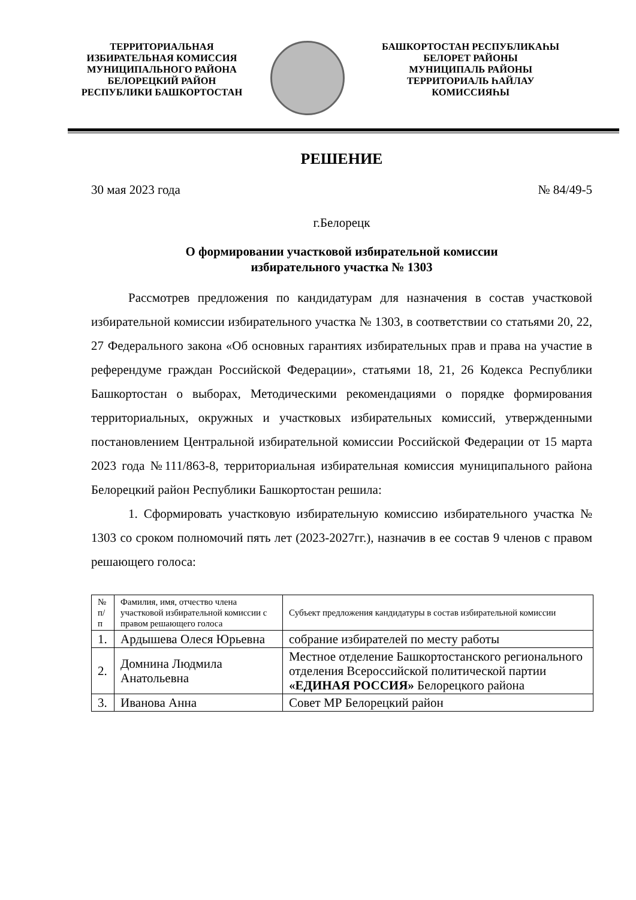ТЕРРИТОРИАЛЬНАЯ
ИЗБИРАТЕЛЬНАЯ КОМИССИЯ
МУНИЦИПАЛЬНОГО РАЙОНА
БЕЛОРЕЦКИЙ РАЙОН
РЕСПУБЛИКИ БАШКОРТОСТАН
БАШКОРТОСТАН РЕСПУБЛИКАҺЫ
БЕЛОРЕТ РАЙОНЫ
МУНИЦИПАЛЬ РАЙОНЫ
ТЕРРИТОРИАЛЬ ҺАЙЛАУ
КОМИССИЯҺЫ
РЕШЕНИЕ
30 мая 2023 года № 84/49-5
г.Белорецк
О формировании участковой избирательной комиссии
избирательного участка № 1303
Рассмотрев предложения по кандидатурам для назначения в состав участковой избирательной комиссии избирательного участка № 1303, в соответствии со статьями 20, 22, 27 Федерального закона «Об основных гарантиях избирательных прав и права на участие в референдуме граждан Российской Федерации», статьями 18, 21, 26 Кодекса Республики Башкортостан о выборах, Методическими рекомендациями о порядке формирования территориальных, окружных и участковых избирательных комиссий, утвержденными постановлением Центральной избирательной комиссии Российской Федерации от 15 марта 2023 года №111/863-8, территориальная избирательная комиссия муниципального района Белорецкий район Республики Башкортостан решила:
1. Сформировать участковую избирательную комиссию избирательного участка № 1303 со сроком полномочий пять лет (2023-2027гг.), назначив в ее состав 9 членов с правом решающего голоса:
| № п/п | Фамилия, имя, отчество члена участковой избирательной комиссии с правом решающего голоса | Субъект предложения кандидатуры в состав избирательной комиссии |
| 1. | Ардышева Олеся Юрьевна | собрание избирателей по месту работы |
| 2. | Домнина Людмила Анатольевна | Местное отделение Башкортостанского регионального отделения Всероссийской политической партии «ЕДИНАЯ РОССИЯ» Белорецкого района |
| 3. | Иванова Анна | Совет МР Белорецкий район |